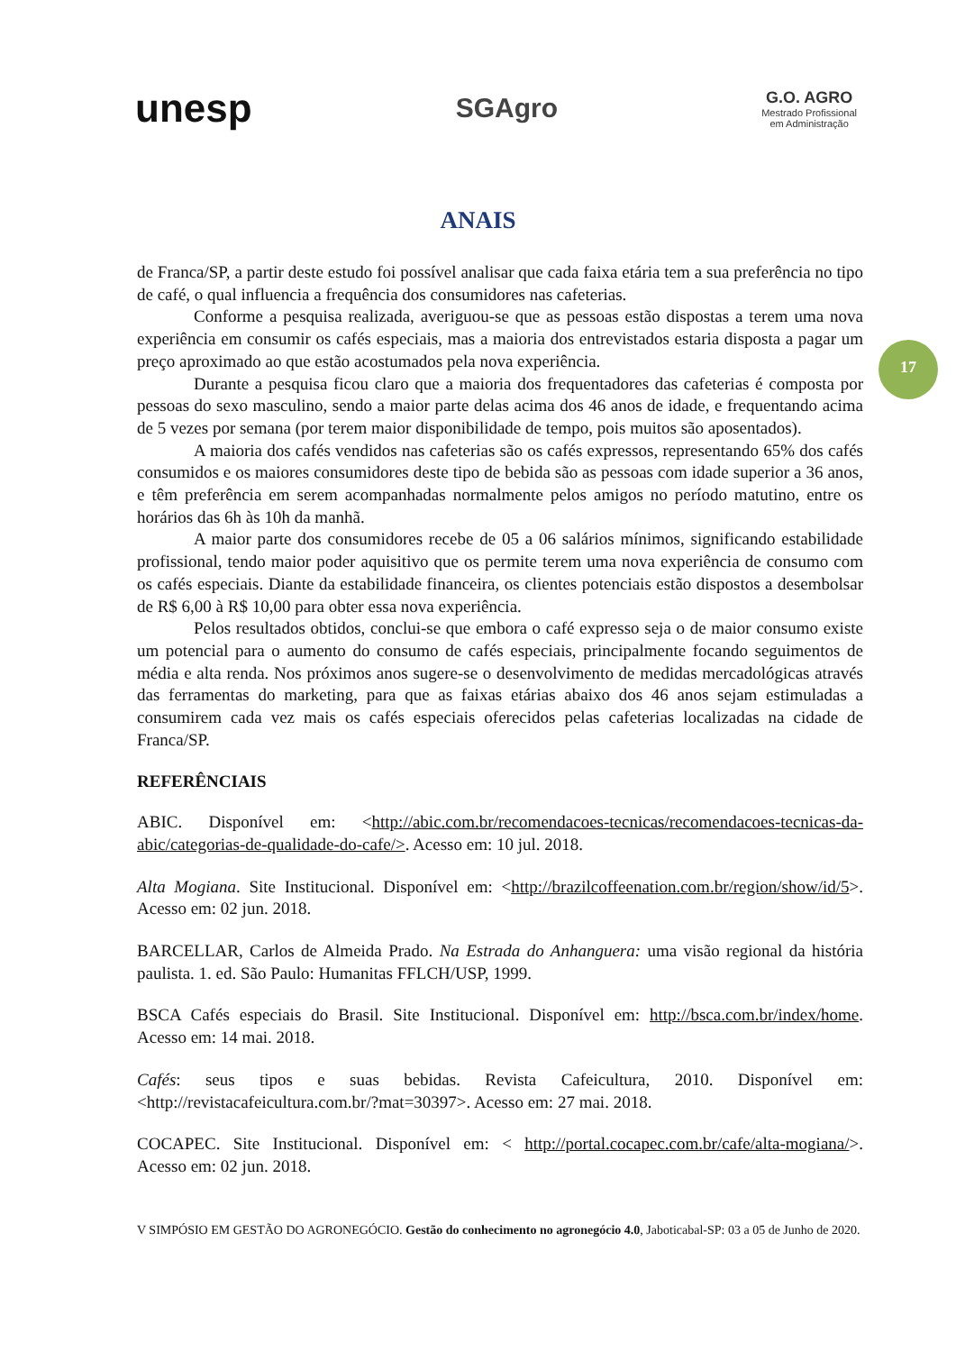unesp
SGAgro
G.O. AGRO
Mestrado Profissional
em Administração
ANAIS
17
de Franca/SP, a partir deste estudo foi possível analisar que cada faixa etária tem a sua preferência no tipo de café, o qual influencia a frequência dos consumidores nas cafeterias.
Conforme a pesquisa realizada, averiguou-se que as pessoas estão dispostas a terem uma nova experiência em consumir os cafés especiais, mas a maioria dos entrevistados estaria disposta a pagar um preço aproximado ao que estão acostumados pela nova experiência.
Durante a pesquisa ficou claro que a maioria dos frequentadores das cafeterias é composta por pessoas do sexo masculino, sendo a maior parte delas acima dos 46 anos de idade, e frequentando acima de 5 vezes por semana (por terem maior disponibilidade de tempo, pois muitos são aposentados).
A maioria dos cafés vendidos nas cafeterias são os cafés expressos, representando 65% dos cafés consumidos e os maiores consumidores deste tipo de bebida são as pessoas com idade superior a 36 anos, e têm preferência em serem acompanhadas normalmente pelos amigos no período matutino, entre os horários das 6h às 10h da manhã.
A maior parte dos consumidores recebe de 05 a 06 salários mínimos, significando estabilidade profissional, tendo maior poder aquisitivo que os permite terem uma nova experiência de consumo com os cafés especiais. Diante da estabilidade financeira, os clientes potenciais estão dispostos a desembolsar de R$ 6,00 à R$ 10,00 para obter essa nova experiência.
Pelos resultados obtidos, conclui-se que embora o café expresso seja o de maior consumo existe um potencial para o aumento do consumo de cafés especiais, principalmente focando seguimentos de média e alta renda. Nos próximos anos sugere-se o desenvolvimento de medidas mercadológicas através das ferramentas do marketing, para que as faixas etárias abaixo dos 46 anos sejam estimuladas a consumirem cada vez mais os cafés especiais oferecidos pelas cafeterias localizadas na cidade de Franca/SP.
REFERÊNCIAIS
ABIC. Disponível em: <http://abic.com.br/recomendacoes-tecnicas/recomendacoes-tecnicas-da-abic/categorias-de-qualidade-do-cafe/>. Acesso em: 10 jul. 2018.
Alta Mogiana. Site Institucional. Disponível em: <http://brazilcoffeenation.com.br/region/show/id/5>. Acesso em: 02 jun. 2018.
BARCELLAR, Carlos de Almeida Prado. Na Estrada do Anhanguera: uma visão regional da história paulista. 1. ed. São Paulo: Humanitas FFLCH/USP, 1999.
BSCA Cafés especiais do Brasil. Site Institucional. Disponível em: http://bsca.com.br/index/home. Acesso em: 14 mai. 2018.
Cafés: seus tipos e suas bebidas. Revista Cafeicultura, 2010. Disponível em: <http://revistacafeicultura.com.br/?mat=30397>. Acesso em: 27 mai. 2018.
COCAPEC. Site Institucional. Disponível em: < http://portal.cocapec.com.br/cafe/alta-mogiana/>. Acesso em: 02 jun. 2018.
V SIMPÓSIO EM GESTÃO DO AGRONEGÓCIO. Gestão do conhecimento no agronegócio 4.0, Jaboticabal-SP: 03 a 05 de Junho de 2020.